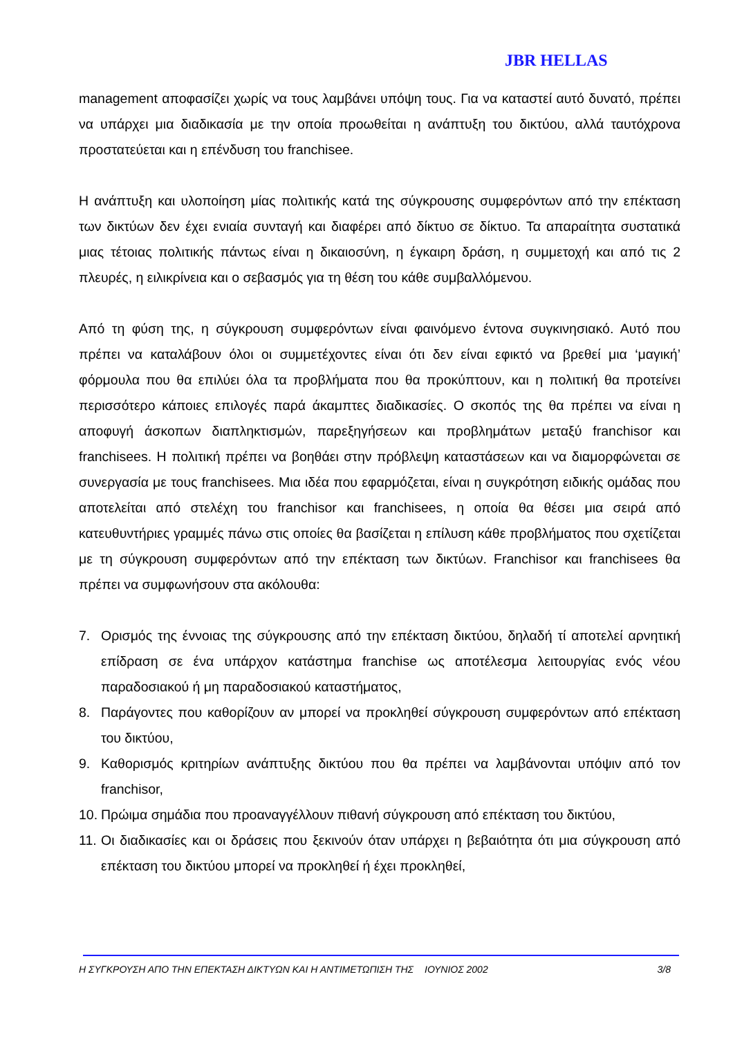JBR HELLAS
management αποφασίζει χωρίς να τους λαμβάνει υπόψη τους. Για να καταστεί αυτό δυνατό, πρέπει να υπάρχει μια διαδικασία με την οποία προωθείται η ανάπτυξη του δικτύου, αλλά ταυτόχρονα προστατεύεται και η επένδυση του franchisee.
Η ανάπτυξη και υλοποίηση μίας πολιτικής κατά της σύγκρουσης συμφερόντων από την επέκταση των δικτύων δεν έχει ενιαία συνταγή και διαφέρει από δίκτυο σε δίκτυο. Τα απαραίτητα συστατικά μιας τέτοιας πολιτικής πάντως είναι η δικαιοσύνη, η έγκαιρη δράση, η συμμετοχή και από τις 2 πλευρές, η ειλικρίνεια και ο σεβασμός για τη θέση του κάθε συμβαλλόμενου.
Από τη φύση της, η σύγκρουση συμφερόντων είναι φαινόμενο έντονα συγκινησιακό. Αυτό που πρέπει να καταλάβουν όλοι οι συμμετέχοντες είναι ότι δεν είναι εφικτό να βρεθεί μια ‘μαγική’ φόρμουλα που θα επιλύει όλα τα προβλήματα που θα προκύπτουν, και η πολιτική θα προτείνει περισσότερο κάποιες επιλογές παρά άκαμπτες διαδικασίες. Ο σκοπός της θα πρέπει να είναι η αποφυγή άσκοπων διαπληκτισμών, παρεξηγήσεων και προβλημάτων μεταξύ franchisor και franchisees. Η πολιτική πρέπει να βοηθάει στην πρόβλεψη καταστάσεων και να διαμορφώνεται σε συνεργασία με τους franchisees. Μια ιδέα που εφαρμόζεται, είναι η συγκρότηση ειδικής ομάδας που αποτελείται από στελέχη του franchisor και franchisees, η οποία θα θέσει μια σειρά από κατευθυντήριες γραμμές πάνω στις οποίες θα βασίζεται η επίλυση κάθε προβλήματος που σχετίζεται με τη σύγκρουση συμφερόντων από την επέκταση των δικτύων. Franchisor και franchisees θα πρέπει να συμφωνήσουν στα ακόλουθα:
7. Ορισμός της έννοιας της σύγκρουσης από την επέκταση δικτύου, δηλαδή τί αποτελεί αρνητική επίδραση σε ένα υπάρχον κατάστημα franchise ως αποτέλεσμα λειτουργίας ενός νέου παραδοσιακού ή μη παραδοσιακού καταστήματος,
8. Παράγοντες που καθορίζουν αν μπορεί να προκληθεί σύγκρουση συμφερόντων από επέκταση του δικτύου,
9. Καθορισμός κριτηρίων ανάπτυξης δικτύου που θα πρέπει να λαμβάνονται υπόψιν από τον franchisor,
10. Πρώιμα σημάδια που προαναγγέλλουν πιθανή σύγκρουση από επέκταση του δικτύου,
11. Οι διαδικασίες και οι δράσεις που ξεκινούν όταν υπάρχει η βεβαιότητα ότι μια σύγκρουση από επέκταση του δικτύου μπορεί να προκληθεί ή έχει προκληθεί,
Η ΣΥΓΚΡΟΥΣΗ ΑΠΟ ΤΗΝ ΕΠΕΚΤΑΣΗ ΔΙΚΤΥΩΝ ΚΑΙ Η ΑΝΤΙΜΕΤΩΠΙΣΗ ΤΗΣ ΙΟΥΝΙΟΣ 2002 3/8